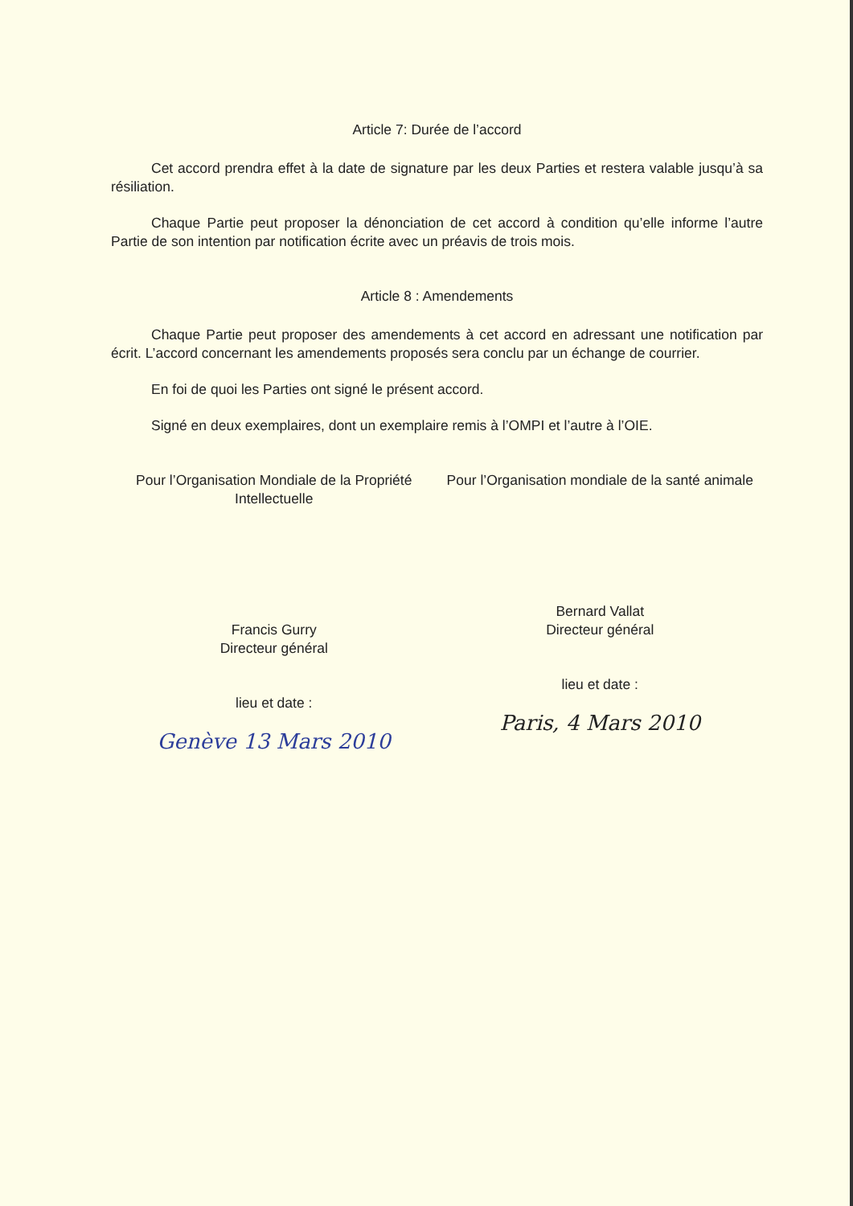Article 7: Durée de l’accord
Cet accord prendra effet à la date de signature par les deux Parties et restera valable jusqu’à sa résiliation.
Chaque Partie peut proposer la dénonciation de cet accord à condition qu’elle informe l’autre Partie de son intention par notification écrite avec un préavis de trois mois.
Article 8 : Amendements
Chaque Partie peut proposer des amendements à cet accord en adressant une notification par écrit. L’accord concernant les amendements proposés sera conclu par un échange de courrier.
En foi de quoi les Parties ont signé le présent accord.
Signé en deux exemplaires, dont un exemplaire remis à l’OMPI et l’autre à l’OIE.
Pour l’Organisation Mondiale de la Propriété Intellectuelle
Francis Gurry
Directeur général
lieu et date :
Genève 13 Mars 2010
Pour l’Organisation mondiale de la santé animale
Bernard Vallat
Directeur général
lieu et date :
Paris, 4 Mars 2010